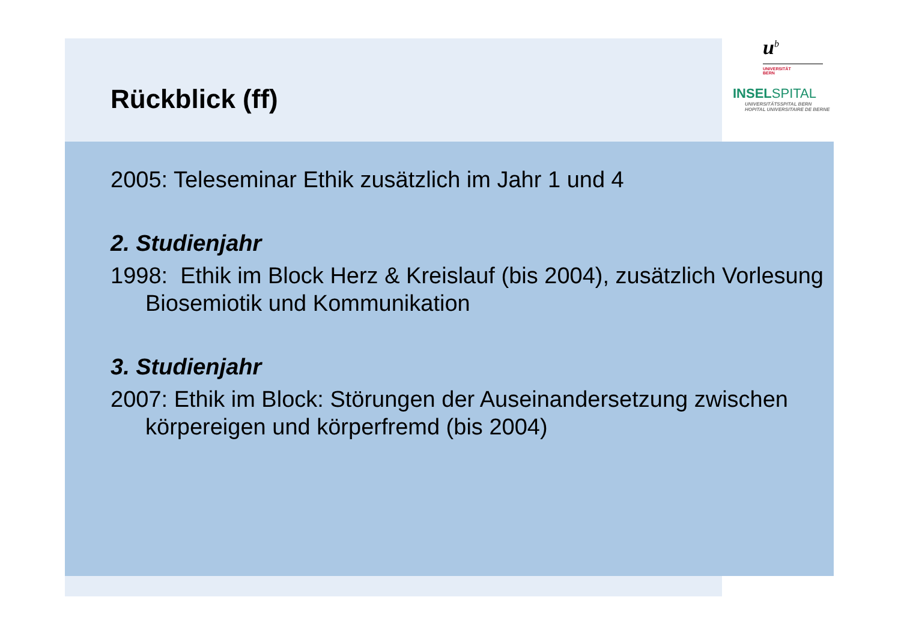u<sup>b</sup>
UNIVERSITÄT
BERN
INSELSPITAL
UNIVERSITÄTSSPITAL BERN
HOPITAL UNIVERSITAIRE DE BERNE
Rückblick (ff)
2005: Teleseminar Ethik zusätzlich im Jahr 1 und 4
2. Studienjahr
1998: Ethik im Block Herz & Kreislauf (bis 2004), zusätzlich Vorlesung Biosemiotik und Kommunikation
3. Studienjahr
2007: Ethik im Block: Störungen der Auseinandersetzung zwischen körpereigen und körperfremd (bis 2004)